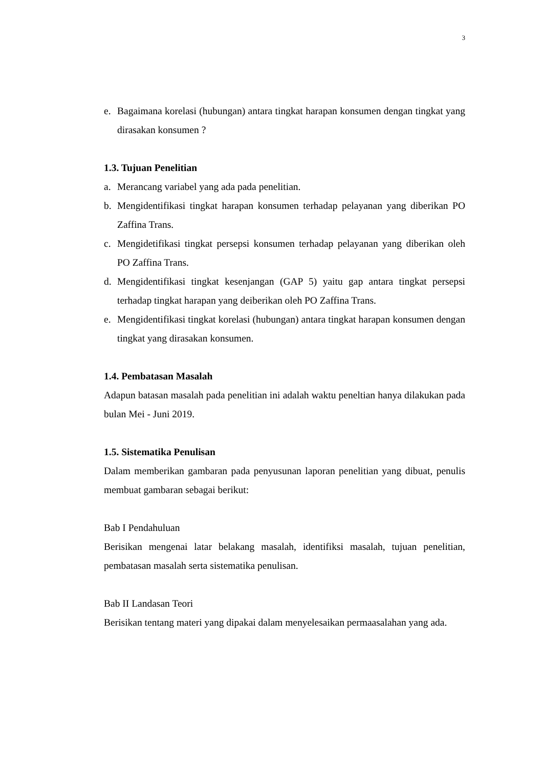3
e. Bagaimana korelasi (hubungan) antara tingkat harapan konsumen dengan tingkat yang dirasakan konsumen ?
1.3. Tujuan Penelitian
a. Merancang variabel yang ada pada penelitian.
b. Mengidentifikasi tingkat harapan konsumen terhadap pelayanan yang diberikan PO Zaffina Trans.
c. Mengidetifikasi tingkat persepsi konsumen terhadap pelayanan yang diberikan oleh PO Zaffina Trans.
d. Mengidentifikasi tingkat kesenjangan (GAP 5) yaitu gap antara tingkat persepsi terhadap tingkat harapan yang deiberikan oleh PO Zaffina Trans.
e. Mengidentifikasi tingkat korelasi (hubungan) antara tingkat harapan konsumen dengan tingkat yang dirasakan konsumen.
1.4. Pembatasan Masalah
Adapun batasan masalah pada penelitian ini adalah waktu peneltian hanya dilakukan pada bulan Mei - Juni 2019.
1.5. Sistematika Penulisan
Dalam memberikan gambaran pada penyusunan laporan penelitian yang dibuat, penulis membuat gambaran sebagai berikut:
Bab I Pendahuluan
Berisikan mengenai latar belakang masalah, identifiksi masalah, tujuan penelitian, pembatasan masalah serta sistematika penulisan.
Bab II Landasan Teori
Berisikan tentang materi yang dipakai dalam menyelesaikan permaasalahan yang ada.